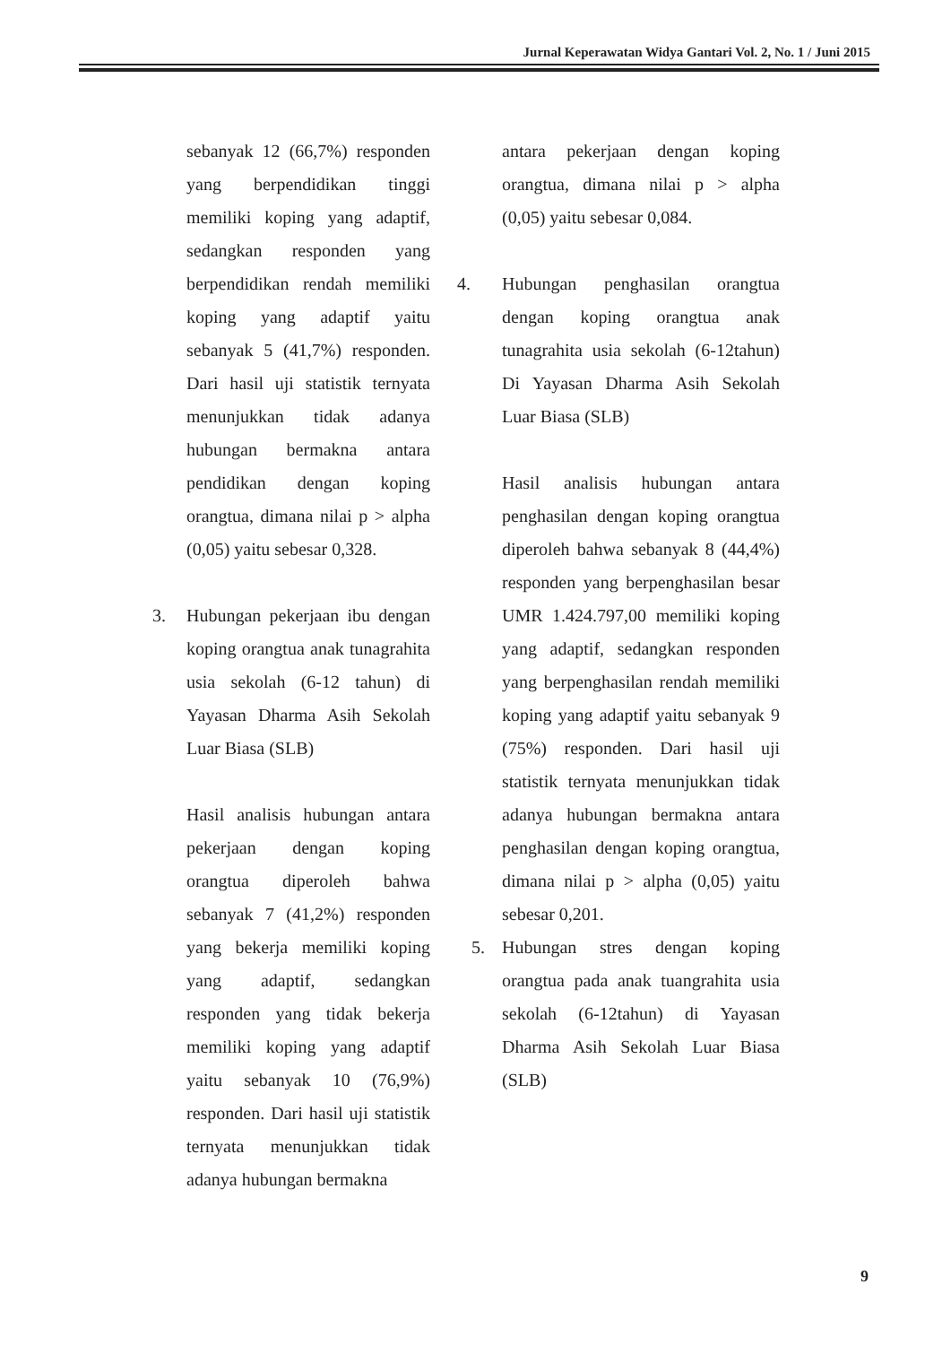Jurnal Keperawatan Widya Gantari Vol. 2, No. 1 / Juni 2015
sebanyak 12 (66,7%) responden yang berpendidikan tinggi memiliki koping yang adaptif, sedangkan responden yang berpendidikan rendah memiliki koping yang adaptif yaitu sebanyak 5 (41,7%) responden. Dari hasil uji statistik ternyata menunjukkan tidak adanya hubungan bermakna antara pendidikan dengan koping orangtua, dimana nilai p > alpha (0,05) yaitu sebesar 0,328.
3. Hubungan pekerjaan ibu dengan koping orangtua anak tunagrahita usia sekolah (6-12 tahun) di Yayasan Dharma Asih Sekolah Luar Biasa (SLB)
Hasil analisis hubungan antara pekerjaan dengan koping orangtua diperoleh bahwa sebanyak 7 (41,2%) responden yang bekerja memiliki koping yang adaptif, sedangkan responden yang tidak bekerja memiliki koping yang adaptif yaitu sebanyak 10 (76,9%) responden. Dari hasil uji statistik ternyata menunjukkan tidak adanya hubungan bermakna
antara pekerjaan dengan koping orangtua, dimana nilai p > alpha (0,05) yaitu sebesar 0,084.
4. Hubungan penghasilan orangtua dengan koping orangtua anak tunagrahita usia sekolah (6-12tahun) Di Yayasan Dharma Asih Sekolah Luar Biasa (SLB)
Hasil analisis hubungan antara penghasilan dengan koping orangtua diperoleh bahwa sebanyak 8 (44,4%) responden yang berpenghasilan besar UMR 1.424.797,00 memiliki koping yang adaptif, sedangkan responden yang berpenghasilan rendah memiliki koping yang adaptif yaitu sebanyak 9 (75%) responden. Dari hasil uji statistik ternyata menunjukkan tidak adanya hubungan bermakna antara penghasilan dengan koping orangtua, dimana nilai p > alpha (0,05) yaitu sebesar 0,201.
5. Hubungan stres dengan koping orangtua pada anak tuangrahita usia sekolah (6-12tahun) di Yayasan Dharma Asih Sekolah Luar Biasa (SLB)
9